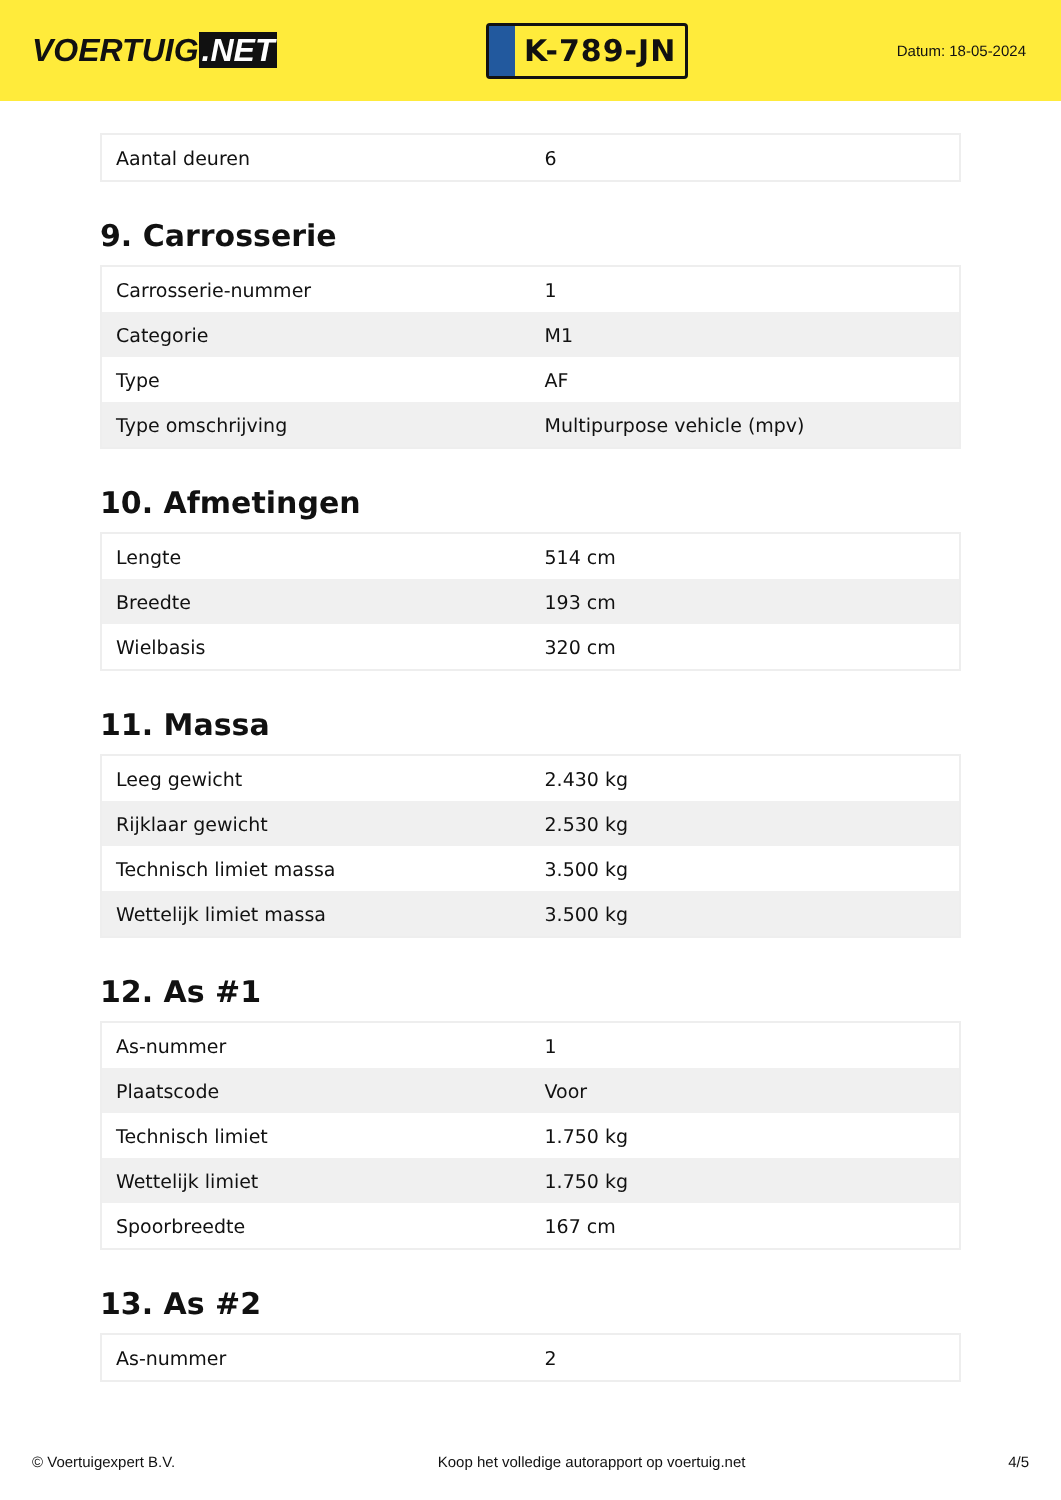VOERTUIG.NET
K-789-JN
Datum: 18-05-2024
| Aantal deuren | 6 |
9. Carrosserie
| Carrosserie-nummer | 1 |
| Categorie | M1 |
| Type | AF |
| Type omschrijving | Multipurpose vehicle (mpv) |
10. Afmetingen
| Lengte | 514 cm |
| Breedte | 193 cm |
| Wielbasis | 320 cm |
11. Massa
| Leeg gewicht | 2.430 kg |
| Rijklaar gewicht | 2.530 kg |
| Technisch limiet massa | 3.500 kg |
| Wettelijk limiet massa | 3.500 kg |
12. As #1
| As-nummer | 1 |
| Plaatscode | Voor |
| Technisch limiet | 1.750 kg |
| Wettelijk limiet | 1.750 kg |
| Spoorbreedte | 167 cm |
13. As #2
| As-nummer | 2 |
© Voertuigexpert B.V. Koop het volledige autorapport op voertuig.net 4/5